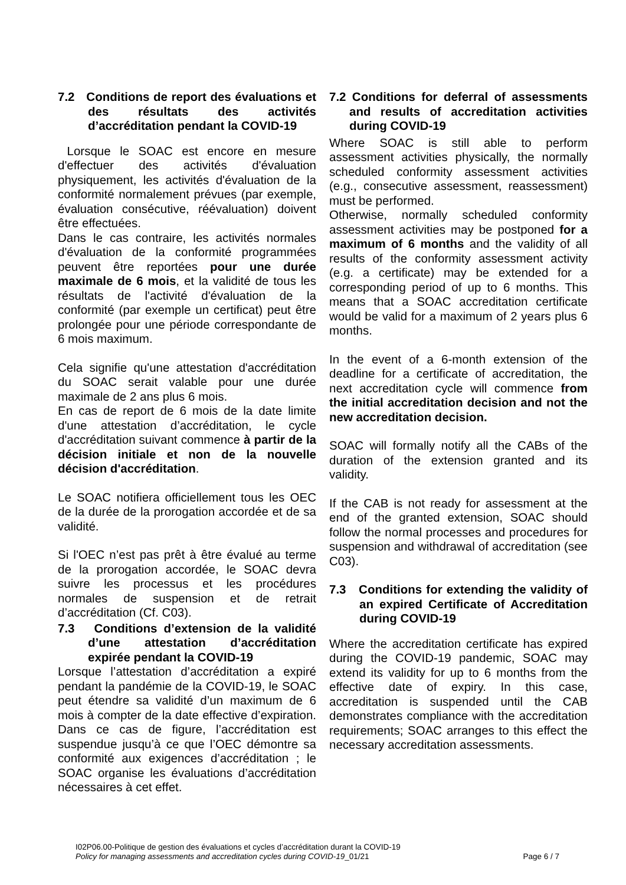7.2 Conditions de report des évaluations et des résultats des activités d’accréditation pendant la COVID-19
Lorsque le SOAC est encore en mesure d'effectuer des activités d'évaluation physiquement, les activités d'évaluation de la conformité normalement prévues (par exemple, évaluation consécutive, réévaluation) doivent être effectuées.
Dans le cas contraire, les activités normales d'évaluation de la conformité programmées peuvent être reportées pour une durée maximale de 6 mois, et la validité de tous les résultats de l'activité d'évaluation de la conformité (par exemple un certificat) peut être prolongée pour une période correspondante de 6 mois maximum.
Cela signifie qu'une attestation d'accréditation du SOAC serait valable pour une durée maximale de 2 ans plus 6 mois.
En cas de report de 6 mois de la date limite d'une attestation d’accréditation, le cycle d'accréditation suivant commence à partir de la décision initiale et non de la nouvelle décision d'accréditation.
Le SOAC notifiera officiellement tous les OEC de la durée de la prorogation accordée et de sa validité.
Si l'OEC n’est pas prêt à être évalué au terme de la prorogation accordée, le SOAC devra suivre les processus et les procédures normales de suspension et de retrait d’accréditation (Cf. C03).
7.3 Conditions d’extension de la validité d’une attestation d’accréditation expirée pendant la COVID-19
Lorsque l’attestation d’accréditation a expiré pendant la pandémie de la COVID-19, le SOAC peut étendre sa validité d’un maximum de 6 mois à compter de la date effective d’expiration. Dans ce cas de figure, l’accréditation est suspendue jusqu’à ce que l’OEC démontre sa conformité aux exigences d’accréditation ; le SOAC organise les évaluations d’accréditation nécessaires à cet effet.
7.2 Conditions for deferral of assessments and results of accreditation activities during COVID-19
Where SOAC is still able to perform assessment activities physically, the normally scheduled conformity assessment activities (e.g., consecutive assessment, reassessment) must be performed.
Otherwise, normally scheduled conformity assessment activities may be postponed for a maximum of 6 months and the validity of all results of the conformity assessment activity (e.g. a certificate) may be extended for a corresponding period of up to 6 months. This means that a SOAC accreditation certificate would be valid for a maximum of 2 years plus 6 months.
In the event of a 6-month extension of the deadline for a certificate of accreditation, the next accreditation cycle will commence from the initial accreditation decision and not the new accreditation decision.
SOAC will formally notify all the CABs of the duration of the extension granted and its validity.
If the CAB is not ready for assessment at the end of the granted extension, SOAC should follow the normal processes and procedures for suspension and withdrawal of accreditation (see C03).
7.3 Conditions for extending the validity of an expired Certificate of Accreditation during COVID-19
Where the accreditation certificate has expired during the COVID-19 pandemic, SOAC may extend its validity for up to 6 months from the effective date of expiry. In this case, accreditation is suspended until the CAB demonstrates compliance with the accreditation requirements; SOAC arranges to this effect the necessary accreditation assessments.
I02P06.00-Politique de gestion des évaluations et cycles d’accréditation durant la COVID-19
Policy for managing assessments and accreditation cycles during COVID-19_01/21 Page 6 / 7